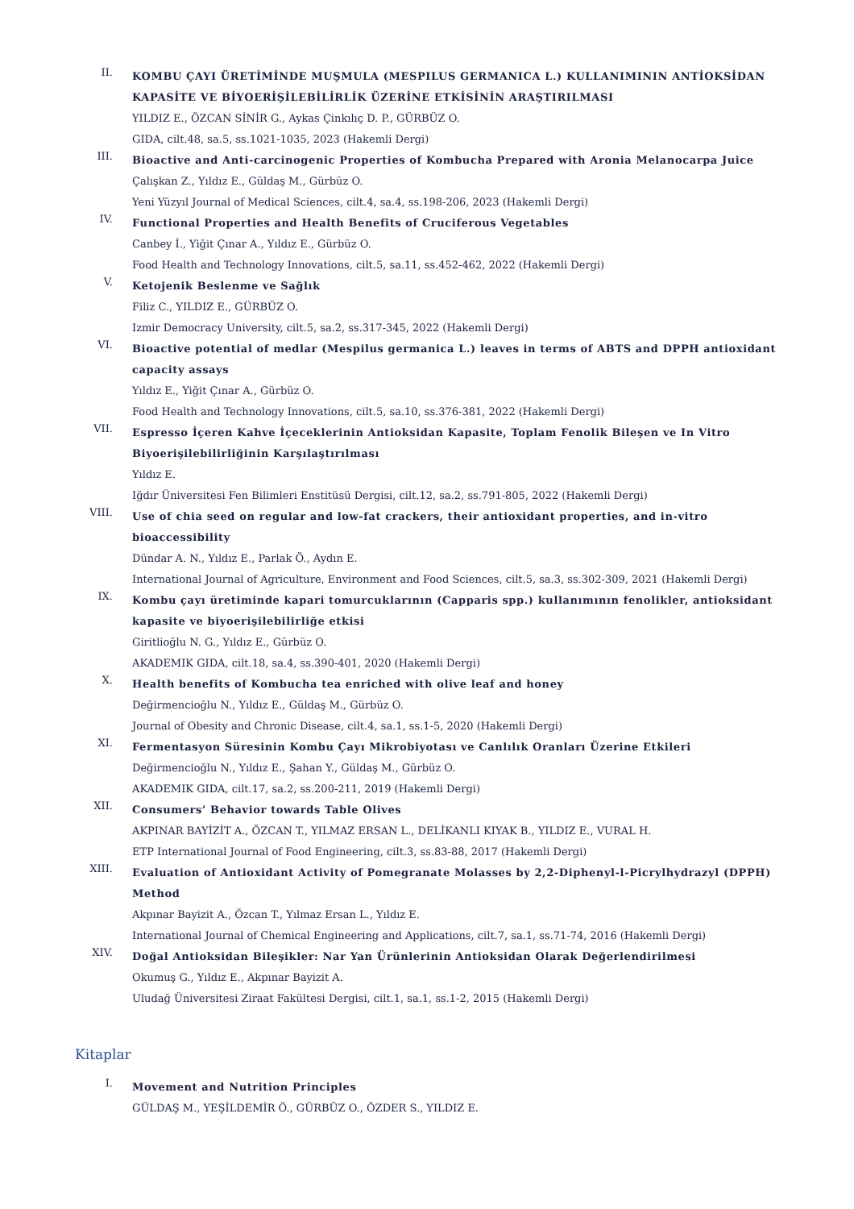II.
KOMBU ÇAYI ÜRETİMİNDE MUŞMULA (MESPILUS GERMANICA L.) KULLANIMININ ANTİOKSİDAN KAPASİTE VE BİYOERİŞİLEBİLİRLİK ÜZERİNE ETKİSİNİN ARAŞTIRILMASI
YILDIZ E., ÖZCAN SİNİR G., Aykas Çinkılıç D. P., GÜRBÜZ O.
GIDA, cilt.48, sa.5, ss.1021-1035, 2023 (Hakemli Dergi)
III.
Bioactive and Anti-carcinogenic Properties of Kombucha Prepared with Aronia Melanocarpa Juice
Çalışkan Z., Yıldız E., Güldaş M., Gürbüz O.
Yeni Yüzyıl Journal of Medical Sciences, cilt.4, sa.4, ss.198-206, 2023 (Hakemli Dergi)
IV.
Functional Properties and Health Benefits of Cruciferous Vegetables
Canbey İ., Yiğit Çınar A., Yıldız E., Gürbüz O.
Food Health and Technology Innovations, cilt.5, sa.11, ss.452-462, 2022 (Hakemli Dergi)
V.
Ketojenik Beslenme ve Sağlık
Filiz C., YILDIZ E., GÜRBÜZ O.
Izmir Democracy University, cilt.5, sa.2, ss.317-345, 2022 (Hakemli Dergi)
VI.
Bioactive potential of medlar (Mespilus germanica L.) leaves in terms of ABTS and DPPH antioxidant capacity assays
Yıldız E., Yiğit Çınar A., Gürbüz O.
Food Health and Technology Innovations, cilt.5, sa.10, ss.376-381, 2022 (Hakemli Dergi)
VII.
Espresso İçeren Kahve İçeceklerinin Antioksidan Kapasite, Toplam Fenolik Bileşen ve In Vitro Biyoerişilebilirliğinin Karşılaştırılması
Yıldız E.
Iğdır Üniversitesi Fen Bilimleri Enstitüsü Dergisi, cilt.12, sa.2, ss.791-805, 2022 (Hakemli Dergi)
VIII.
Use of chia seed on regular and low-fat crackers, their antioxidant properties, and in-vitro bioaccessibility
Dündar A. N., Yıldız E., Parlak Ö., Aydın E.
International Journal of Agriculture, Environment and Food Sciences, cilt.5, sa.3, ss.302-309, 2021 (Hakemli Dergi)
IX.
Kombu çayı üretiminde kapari tomurcuklarının (Capparis spp.) kullanımının fenolikler, antioksidant kapasite ve biyoerişilebilirliğe etkisi
Giritlioğlu N. G., Yıldız E., Gürbüz O.
AKADEMIK GIDA, cilt.18, sa.4, ss.390-401, 2020 (Hakemli Dergi)
X.
Health benefits of Kombucha tea enriched with olive leaf and honey
Değirmencioğlu N., Yıldız E., Güldaş M., Gürbüz O.
Journal of Obesity and Chronic Disease, cilt.4, sa.1, ss.1-5, 2020 (Hakemli Dergi)
XI.
Fermentasyon Süresinin Kombu Çayı Mikrobiyotası ve Canlılık Oranları Üzerine Etkileri
Değirmencioğlu N., Yıldız E., Şahan Y., Güldaş M., Gürbüz O.
AKADEMIK GIDA, cilt.17, sa.2, ss.200-211, 2019 (Hakemli Dergi)
XII.
Consumers’ Behavior towards Table Olives
AKPINAR BAYİZİT A., ÖZCAN T., YILMAZ ERSAN L., DELİKANLI KIYAK B., YILDIZ E., VURAL H.
ETP International Journal of Food Engineering, cilt.3, ss.83-88, 2017 (Hakemli Dergi)
XIII.
Evaluation of Antioxidant Activity of Pomegranate Molasses by 2,2-Diphenyl-l-Picrylhydrazyl (DPPH) Method
Akpınar Bayizit A., Özcan T., Yılmaz Ersan L., Yıldız E.
International Journal of Chemical Engineering and Applications, cilt.7, sa.1, ss.71-74, 2016 (Hakemli Dergi)
XIV.
Doğal Antioksidan Bileşikler: Nar Yan Ürünlerinin Antioksidan Olarak Değerlendirilmesi
Okumuş G., Yıldız E., Akpınar Bayizit A.
Uludağ Üniversitesi Ziraat Fakültesi Dergisi, cilt.1, sa.1, ss.1-2, 2015 (Hakemli Dergi)
Kitaplar
I.
Movement and Nutrition Principles
GÜLDAŞ M., YEŞİLDEMİR Ö., GÜRBÜZ O., ÖZDER S., YILDIZ E.